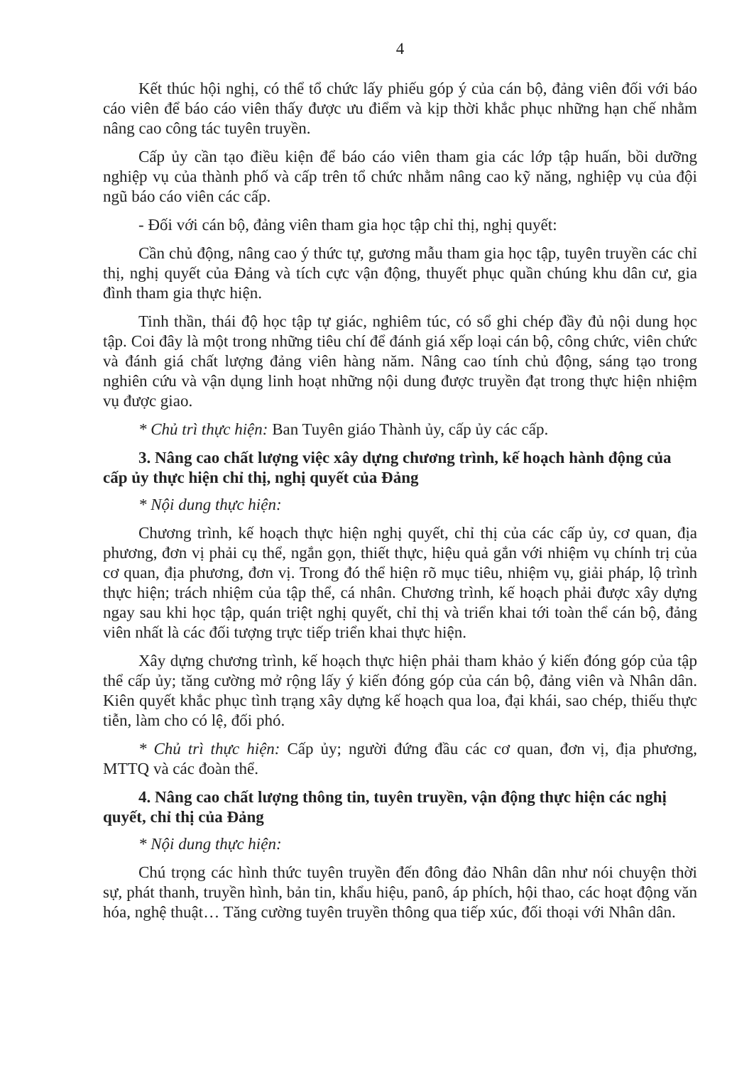4
Kết thúc hội nghị, có thể tổ chức lấy phiếu góp ý của cán bộ, đảng viên đối với báo cáo viên để báo cáo viên thấy được ưu điểm và kịp thời khắc phục những hạn chế nhằm nâng cao công tác tuyên truyền.
Cấp ủy cần tạo điều kiện để báo cáo viên tham gia các lớp tập huấn, bồi dưỡng nghiệp vụ của thành phố và cấp trên tổ chức nhằm nâng cao kỹ năng, nghiệp vụ của đội ngũ báo cáo viên các cấp.
- Đối với cán bộ, đảng viên tham gia học tập chỉ thị, nghị quyết:
Cần chủ động, nâng cao ý thức tự, gương mẫu tham gia học tập, tuyên truyền các chỉ thị, nghị quyết của Đảng và tích cực vận động, thuyết phục quần chúng khu dân cư, gia đình tham gia thực hiện.
Tinh thần, thái độ học tập tự giác, nghiêm túc, có sổ ghi chép đầy đủ nội dung học tập. Coi đây là một trong những tiêu chí để đánh giá xếp loại cán bộ, công chức, viên chức và đánh giá chất lượng đảng viên hàng năm. Nâng cao tính chủ động, sáng tạo trong nghiên cứu và vận dụng linh hoạt những nội dung được truyền đạt trong thực hiện nhiệm vụ được giao.
* Chủ trì thực hiện: Ban Tuyên giáo Thành ủy, cấp ủy các cấp.
3. Nâng cao chất lượng việc xây dựng chương trình, kế hoạch hành động của cấp ủy thực hiện chỉ thị, nghị quyết của Đảng
* Nội dung thực hiện:
Chương trình, kế hoạch thực hiện nghị quyết, chỉ thị của các cấp ủy, cơ quan, địa phương, đơn vị phải cụ thể, ngắn gọn, thiết thực, hiệu quả gắn với nhiệm vụ chính trị của cơ quan, địa phương, đơn vị. Trong đó thể hiện rõ mục tiêu, nhiệm vụ, giải pháp, lộ trình thực hiện; trách nhiệm của tập thể, cá nhân. Chương trình, kế hoạch phải được xây dựng ngay sau khi học tập, quán triệt nghị quyết, chỉ thị và triển khai tới toàn thể cán bộ, đảng viên nhất là các đối tượng trực tiếp triển khai thực hiện.
Xây dựng chương trình, kế hoạch thực hiện phải tham khảo ý kiến đóng góp của tập thể cấp ủy; tăng cường mở rộng lấy ý kiến đóng góp của cán bộ, đảng viên và Nhân dân. Kiên quyết khắc phục tình trạng xây dựng kế hoạch qua loa, đại khái, sao chép, thiếu thực tiễn, làm cho có lệ, đối phó.
* Chủ trì thực hiện: Cấp ủy; người đứng đầu các cơ quan, đơn vị, địa phương, MTTQ và các đoàn thể.
4. Nâng cao chất lượng thông tin, tuyên truyền, vận động thực hiện các nghị quyết, chỉ thị của Đảng
* Nội dung thực hiện:
Chú trọng các hình thức tuyên truyền đến đông đảo Nhân dân như nói chuyện thời sự, phát thanh, truyền hình, bản tin, khẩu hiệu, panô, áp phích, hội thao, các hoạt động văn hóa, nghệ thuật… Tăng cường tuyên truyền thông qua tiếp xúc, đối thoại với Nhân dân.